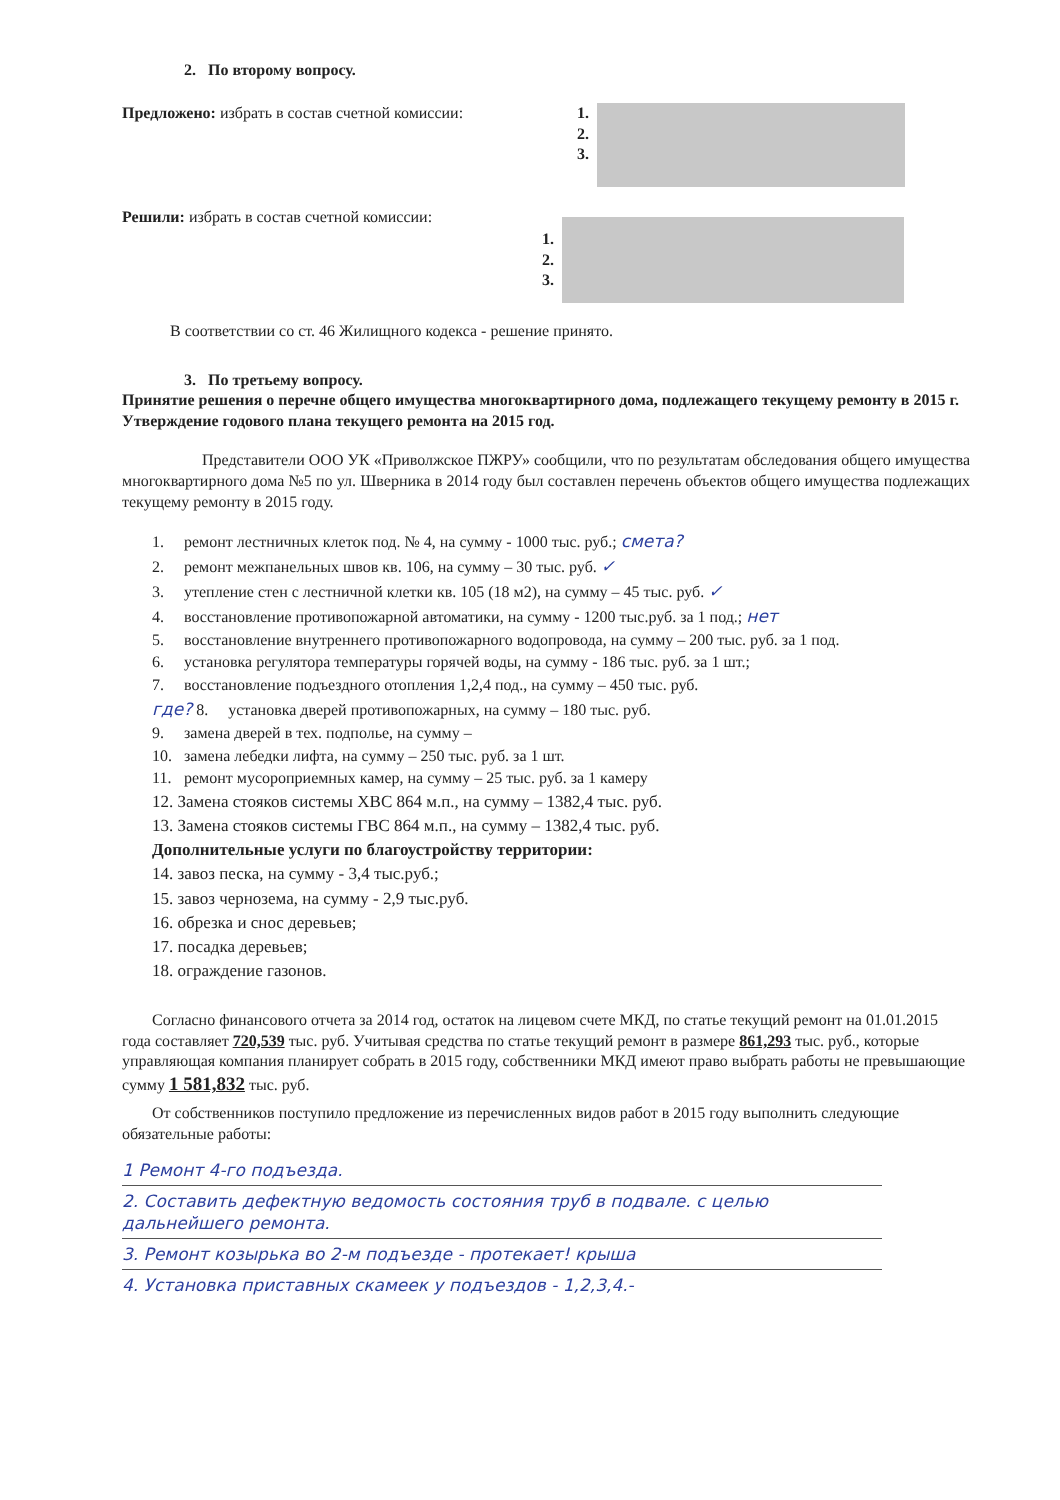2. По второму вопросу.
Предложено: избрать в состав счетной комиссии: 1.
2.
3.
Решили: избрать в состав счетной комиссии:
1.
2.
3.
В соответствии со ст. 46 Жилищного кодекса - решение принято.
3. По третьему вопросу.
Принятие решения о перечне общего имущества многоквартирного дома, подлежащего текущему ремонту в 2015 г. Утверждение годового плана текущего ремонта на 2015 год.
Представители ООО УК «Приволжское ПЖРУ» сообщили, что по результатам обследования общего имущества многоквартирного дома №5 по ул. Шверника в 2014 году был составлен перечень объектов общего имущества подлежащих текущему ремонту в 2015 году.
1. ремонт лестничных клеток под. № 4, на сумму - 1000 тыс. руб.; смета?
2. ремонт межпанельных швов кв. 106, на сумму – 30 тыс. руб. ✓
3. утепление стен с лестничной клетки кв. 105 (18 м2), на сумму – 45 тыс. руб. ✓
4. восстановление противопожарной автоматики, на сумму - 1200 тыс.руб. за 1 под.; нет
5. восстановление внутреннего противопожарного водопровода, на сумму – 200 тыс. руб. за 1 под.
6. установка регулятора температуры горячей воды, на сумму - 186 тыс. руб. за 1 шт.;
7. восстановление подъездного отопления 1,2,4 под., на сумму – 450 тыс. руб.
где? 8. установка дверей противопожарных, на сумму – 180 тыс. руб.
9. замена дверей в тех. подполье, на сумму –
10. замена лебедки лифта, на сумму – 250 тыс. руб. за 1 шт.
11. ремонт мусороприемных камер, на сумму – 25 тыс. руб. за 1 камеру
12. Замена стояков системы ХВС 864 м.п., на сумму – 1382,4 тыс. руб.
13. Замена стояков системы ГВС 864 м.п., на сумму – 1382,4 тыс. руб.
Дополнительные услуги по благоустройству территории:
14. завоз песка, на сумму - 3,4 тыс.руб.;
15. завоз чернозема, на сумму - 2,9 тыс.руб.
16. обрезка и снос деревьев;
17. посадка деревьев;
18. ограждение газонов.
Согласно финансового отчета за 2014 год, остаток на лицевом счете МКД, по статье текущий ремонт на 01.01.2015 года составляет 720,539 тыс. руб. Учитывая средства по статье текущий ремонт в размере 861,293 тыс. руб., которые управляющая компания планирует собрать в 2015 году, собственники МКД имеют право выбрать работы не превышающие сумму 1 581,832 тыс. руб.
От собственников поступило предложение из перечисленных видов работ в 2015 году выполнить следующие обязательные работы:
1 Ремонт 4-го подъезда.
2. Составить дефектную ведомость состояния труб в подвале. с целью дальнейшего ремонта.
3. Ремонт козырька во 2-м подъезде - протекает! крыша
4. Установка приставных скамеек у подъездов - 1,2,3,4.-